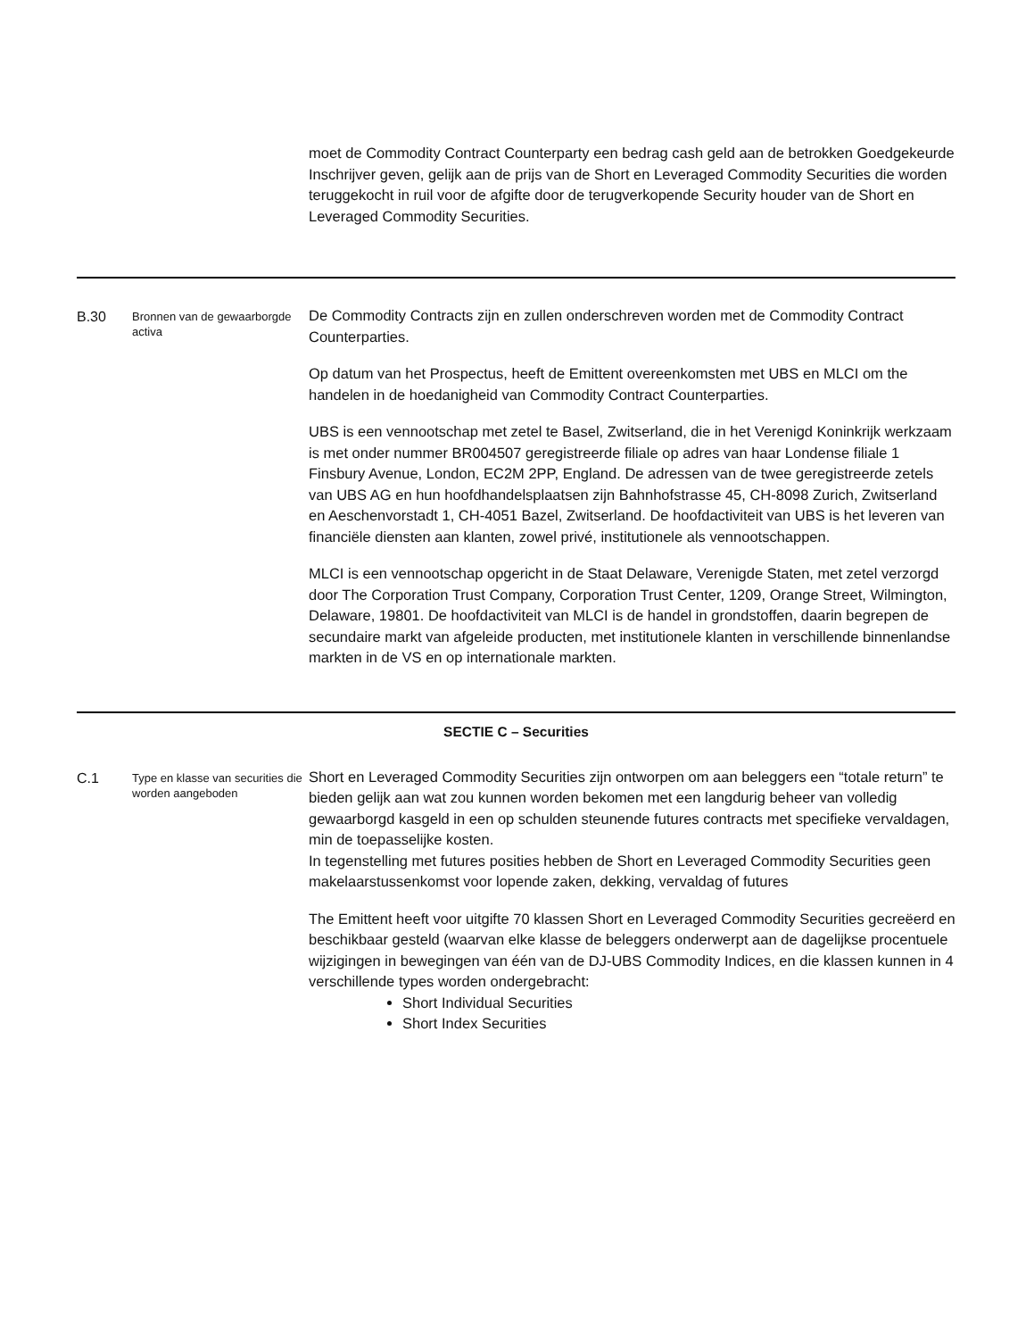| | | moet de Commodity Contract Counterparty een bedrag cash geld aan de betrokken Goedgekeurde Inschrijver geven, gelijk aan de prijs van de Short en Leveraged Commodity Securities die worden teruggekocht in ruil voor de afgifte door de terugverkopende Security houder van de Short en Leveraged Commodity Securities. |
| B.30 | Bronnen van de gewaarborgde activa | De Commodity Contracts zijn en zullen onderschreven worden met de Commodity Contract Counterparties. Op datum van het Prospectus, heeft de Emittent overeenkomsten met UBS en MLCI om the handelen in de hoedanigheid van Commodity Contract Counterparties. UBS is een vennootschap met zetel te Basel, Zwitserland, die in het Verenigd Koninkrijk werkzaam is met onder nummer BR004507 geregistreerde filiale op adres van haar Londense filiale 1 Finsbury Avenue, London, EC2M 2PP, England. De adressen van de twee geregistreerde zetels van UBS AG en hun hoofdhandelsplaatsen zijn Bahnhofstrasse 45, CH-8098 Zurich, Zwitserland en Aeschenvorstadt 1, CH-4051 Bazel, Zwitserland. De hoofdactiviteit van UBS is het leveren van financiële diensten aan klanten, zowel privé, institutionele als vennootschappen. MLCI is een vennootschap opgericht in de Staat Delaware, Verenigde Staten, met zetel verzorgd door The Corporation Trust Company, Corporation Trust Center, 1209, Orange Street, Wilmington, Delaware, 19801. De hoofdactiviteit van MLCI is de handel in grondstoffen, daarin begrepen de secundaire markt van afgeleide producten, met institutionele klanten in verschillende binnenlandse markten in de VS en op internationale markten. |
| SECTIE C – Securities | | |
| C.1 | Type en klasse van securities die worden aangeboden | Short en Leveraged Commodity Securities zijn ontworpen om aan beleggers een “totale return” te bieden gelijk aan wat zou kunnen worden bekomen met een langdurig beheer van volledig gewaarborgd kasgeld in een op schulden steunende futures contracts met specifieke vervaldagen, min de toepasselijke kosten. In tegenstelling met futures posities hebben de Short en Leveraged Commodity Securities geen makelaarstussenkomst voor lopende zaken, dekking, vervaldag of futures The Emittent heeft voor uitgifte 70 klassen Short en Leveraged Commodity Securities gecreëerd en beschikbaar gesteld (waarvan elke klasse de beleggers onderwerpt aan de dagelijkse procentuele wijzigingen in bewegingen van één van de DJ-UBS Commodity Indices, en die klassen kunnen in 4 verschillende types worden ondergebracht: Short Individual Securities Short Index Securities |